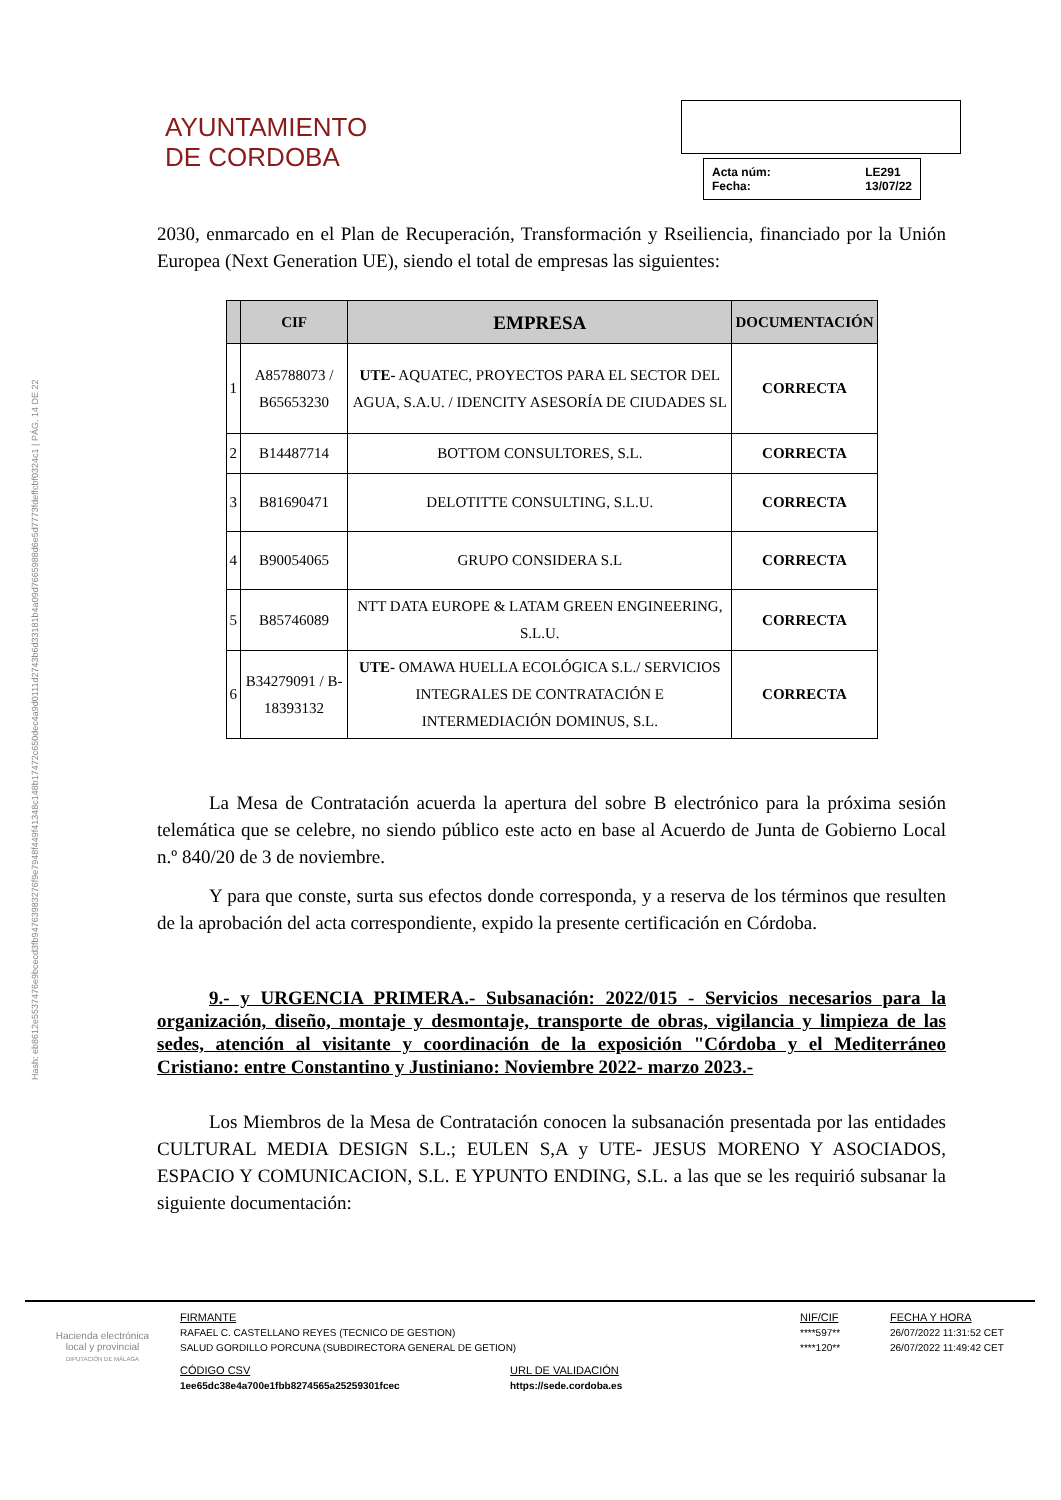Hash: eb8612e5537476e9bcecd3fb94763983276f9e7948f449f41348c148b17472c650dec4a9d0111d2743b6d33181b4a09d7665988d6e5d7773fdeffcbf0324c1 | PÁG. 14 DE 22
AYUNTAMIENTO
DE CORDOBA
Acta núm: LE291 Fecha: 13/07/22
2030, enmarcado en el Plan de Recuperación, Transformación y Rseiliencia, financiado por la Unión Europea (Next Generation UE), siendo el total de empresas las siguientes:
| | CIF | EMPRESA | DOCUMENTACIÓN |
| --- | --- | --- | --- |
| 1 | A85788073 / B65653230 | UTE- AQUATEC, PROYECTOS PARA EL SECTOR DEL AGUA, S.A.U. / IDENCITY ASESORÍA DE CIUDADES SL | CORRECTA |
| 2 | B14487714 | BOTTOM CONSULTORES, S.L. | CORRECTA |
| 3 | B81690471 | DELOTITTE CONSULTING, S.L.U. | CORRECTA |
| 4 | B90054065 | GRUPO CONSIDERA S.L | CORRECTA |
| 5 | B85746089 | NTT DATA EUROPE & LATAM GREEN ENGINEERING, S.L.U. | CORRECTA |
| 6 | B34279091 / B-18393132 | UTE- OMAWA HUELLA ECOLÓGICA S.L./ SERVICIOS INTEGRALES DE CONTRATACIÓN E INTERMEDIACIÓN DOMINUS, S.L. | CORRECTA |
La Mesa de Contratación acuerda la apertura del sobre B electrónico para la próxima sesión telemática que se celebre, no siendo público este acto en base al Acuerdo de Junta de Gobierno Local n.º 840/20 de 3 de noviembre.
Y para que conste, surta sus efectos donde corresponda, y a reserva de los términos que resulten de la aprobación del acta correspondiente, expido la presente certificación en Córdoba.
9.- y URGENCIA PRIMERA.- Subsanación: 2022/015 - Servicios necesarios para la organización, diseño, montaje y desmontaje, transporte de obras, vigilancia y limpieza de las sedes, atención al visitante y coordinación de la exposición "Córdoba y el Mediterráneo Cristiano: entre Constantino y Justiniano: Noviembre 2022- marzo 2023.-
Los Miembros de la Mesa de Contratación conocen la subsanación presentada por las entidades CULTURAL MEDIA DESIGN S.L.; EULEN S,A y UTE- JESUS MORENO Y ASOCIADOS, ESPACIO Y COMUNICACION, S.L. E YPUNTO ENDING, S.L. a las que se les requirió subsanar la siguiente documentación:
Hacienda electrónica
local y provincial
DIPUTACIÓN DE MÁLAGA
FIRMANTE NIF/CIF FECHA Y HORA RAFAEL C. CASTELLANO REYES (TECNICO DE GESTION) ****597** 26/07/2022 11:31:52 CET SALUD GORDILLO PORCUNA (SUBDIRECTORA GENERAL DE GETION) ****120** 26/07/2022 11:49:42 CET
CÓDIGO CSV URL DE VALIDACIÓN 1ee65dc38e4a700e1fbb8274565a25259301fcec https://sede.cordoba.es